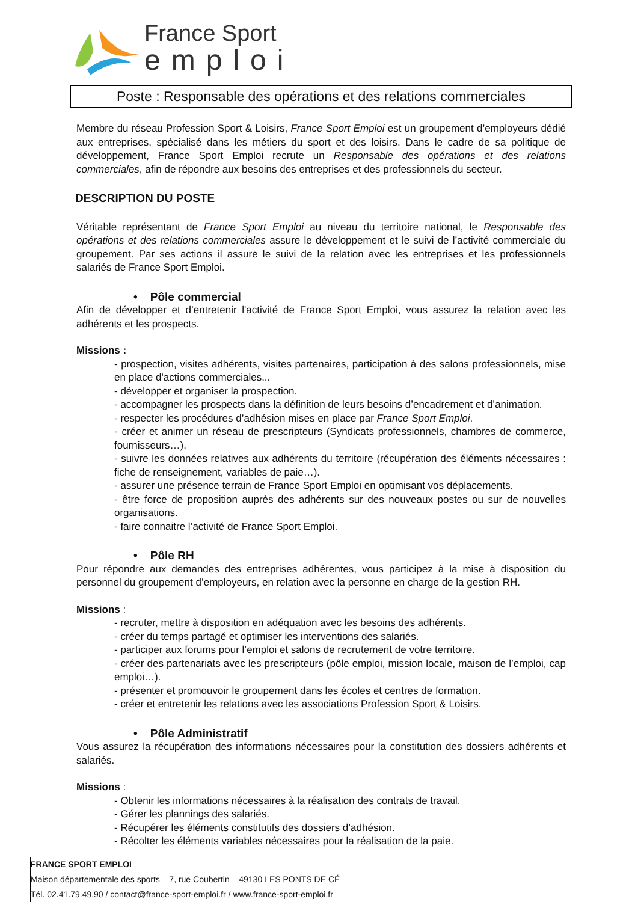France Sport
emploi
Poste : Responsable des opérations et des relations commerciales
Membre du réseau Profession Sport & Loisirs, France Sport Emploi est un groupement d’employeurs dédié aux entreprises, spécialisé dans les métiers du sport et des loisirs. Dans le cadre de sa politique de développement, France Sport Emploi recrute un Responsable des opérations et des relations commerciales, afin de répondre aux besoins des entreprises et des professionnels du secteur.
DESCRIPTION DU POSTE
Véritable représentant de France Sport Emploi au niveau du territoire national, le Responsable des opérations et des relations commerciales assure le développement et le suivi de l’activité commerciale du groupement. Par ses actions il assure le suivi de la relation avec les entreprises et les professionnels salariés de France Sport Emploi.
• Pôle commercial
Afin de développer et d’entretenir l'activité de France Sport Emploi, vous assurez la relation avec les adhérents et les prospects.
Missions :
- prospection, visites adhérents, visites partenaires, participation à des salons professionnels, mise en place d'actions commerciales...
- développer et organiser la prospection.
- accompagner les prospects dans la définition de leurs besoins d’encadrement et d’animation.
- respecter les procédures d’adhésion mises en place par France Sport Emploi.
- créer et animer un réseau de prescripteurs (Syndicats professionnels, chambres de commerce, fournisseurs…).
- suivre les données relatives aux adhérents du territoire (récupération des éléments nécessaires : fiche de renseignement, variables de paie…).
- assurer une présence terrain de France Sport Emploi en optimisant vos déplacements.
- être force de proposition auprès des adhérents sur des nouveaux postes ou sur de nouvelles organisations.
- faire connaitre l’activité de France Sport Emploi.
• Pôle RH
Pour répondre aux demandes des entreprises adhérentes, vous participez à la mise à disposition du personnel du groupement d’employeurs, en relation avec la personne en charge de la gestion RH.
Missions :
- recruter, mettre à disposition en adéquation avec les besoins des adhérents.
- créer du temps partagé et optimiser les interventions des salariés.
- participer aux forums pour l’emploi et salons de recrutement de votre territoire.
- créer des partenariats avec les prescripteurs (pôle emploi, mission locale, maison de l’emploi, cap emploi…).
- présenter et promouvoir le groupement dans les écoles et centres de formation.
- créer et entretenir les relations avec les associations Profession Sport & Loisirs.
• Pôle Administratif
Vous assurez la récupération des informations nécessaires pour la constitution des dossiers adhérents et salariés.
Missions :
- Obtenir les informations nécessaires à la réalisation des contrats de travail.
- Gérer les plannings des salariés.
- Récupérer les éléments constitutifs des dossiers d’adhésion.
- Récolter les éléments variables nécessaires pour la réalisation de la paie.
FRANCE SPORT EMPLOI
Maison départementale des sports – 7, rue Coubertin – 49130 LES PONTS DE CÉ
Tél. 02.41.79.49.90 / contact@france-sport-emploi.fr / www.france-sport-emploi.fr